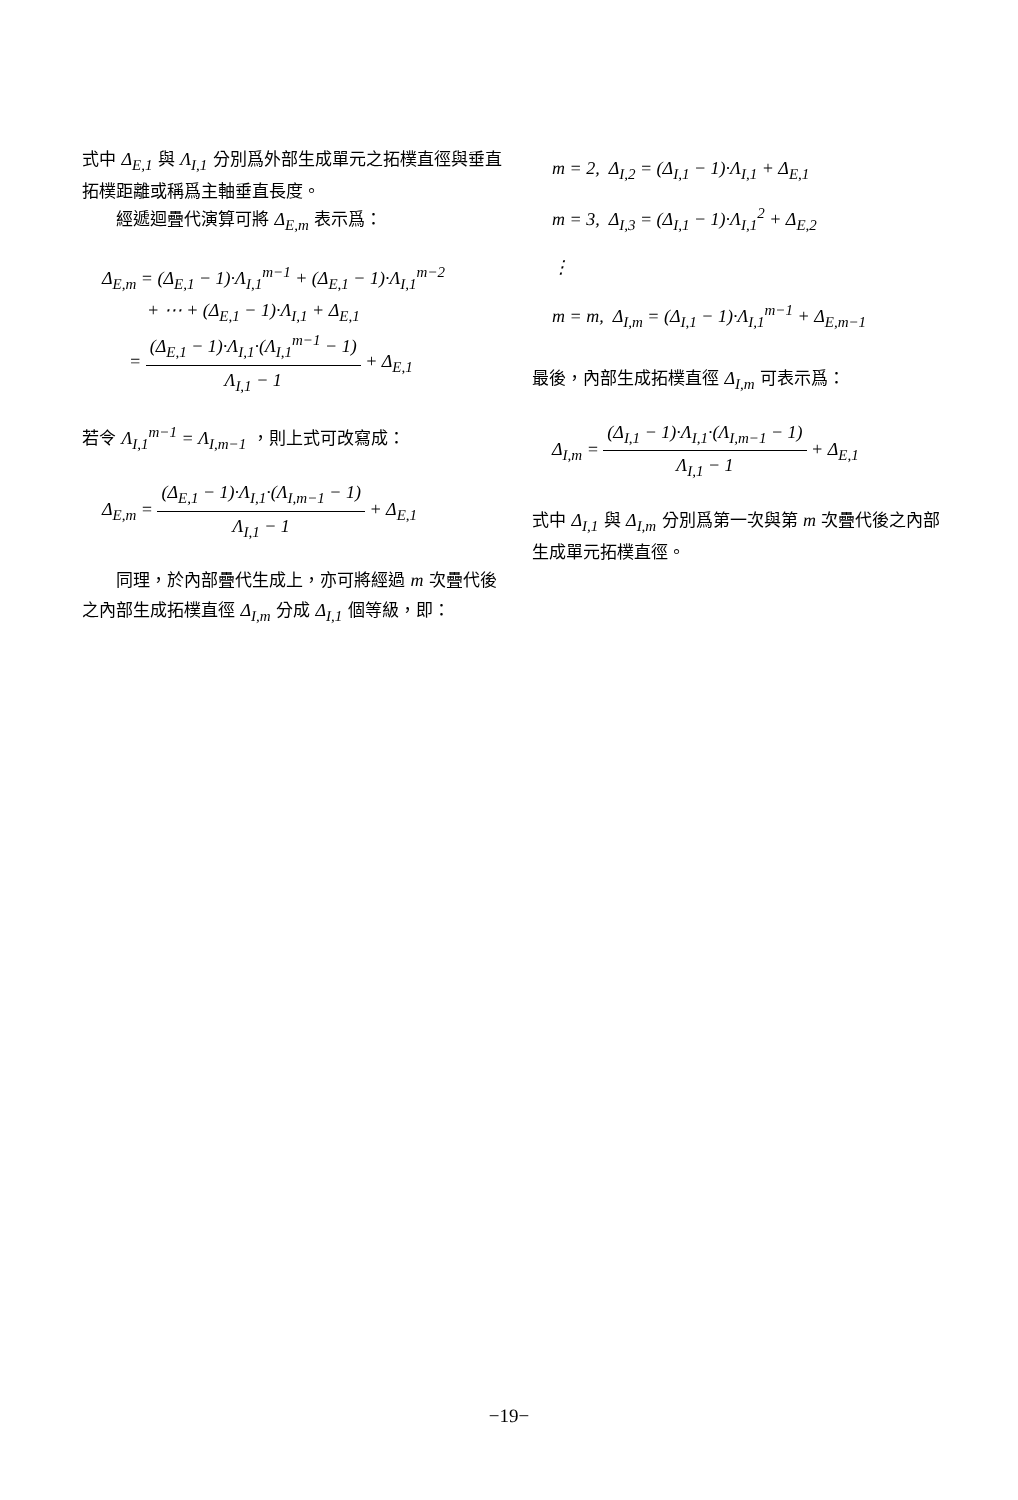式中 Δ<sub>E,1</sub> 與 Λ<sub>I,1</sub> 分別爲外部生成單元之拓樸直徑與垂直拓樸距離或稱爲主軸垂直長度。
經遞迴疊代演算可將 Δ<sub>E,m</sub> 表示爲：
Δ<sub>E,m</sub> = (Δ<sub>E,1</sub> − 1)·Λ<sub>I,1</sub><sup>m−1</sup> + (Δ<sub>E,1</sub> − 1)·Λ<sub>I,1</sub><sup>m−2</sup>
+ ⋯ + (Δ<sub>E,1</sub> − 1)·Λ<sub>I,1</sub> + Δ<sub>E,1</sub>
= (Δ<sub>E,1</sub> − 1)·Λ<sub>I,1</sub>·(Λ<sub>I,1</sub><sup>m−1</sup> − 1) Λ<sub>I,1</sub> − 1 + Δ<sub>E,1</sub>
若令 Λ<sub>I,1</sub><sup>m−1</sup> = Λ<sub>I,m−1</sub> ，則上式可改寫成：
Δ<sub>E,m</sub> = (Δ<sub>E,1</sub> − 1)·Λ<sub>I,1</sub>·(Λ<sub>I,m−1</sub> − 1) Λ<sub>I,1</sub> − 1 + Δ<sub>E,1</sub>
同理，於內部疊代生成上，亦可將經過 m 次疊代後之內部生成拓樸直徑 Δ<sub>I,m</sub> 分成 Δ<sub>I,1</sub> 個等級，即：
m = 2, Δ<sub>I,2</sub> = (Δ<sub>I,1</sub> − 1)·Λ<sub>I,1</sub> + Δ<sub>E,1</sub>
m = 3, Δ<sub>I,3</sub> = (Δ<sub>I,1</sub> − 1)·Λ<sub>I,1</sub><sup>2</sup> + Δ<sub>E,2</sub>
⋮
m = m, Δ<sub>I,m</sub> = (Δ<sub>I,1</sub> − 1)·Λ<sub>I,1</sub><sup>m−1</sup> + Δ<sub>E,m−1</sub>
最後，內部生成拓樸直徑 Δ<sub>I,m</sub> 可表示爲：
Δ<sub>I,m</sub> = (Δ<sub>I,1</sub> − 1)·Λ<sub>I,1</sub>·(Λ<sub>I,m−1</sub> − 1) Λ<sub>I,1</sub> − 1 + Δ<sub>E,1</sub>
式中 Δ<sub>I,1</sub> 與 Δ<sub>I,m</sub> 分別爲第一次與第 m 次疊代後之內部生成單元拓樸直徑。
−19−